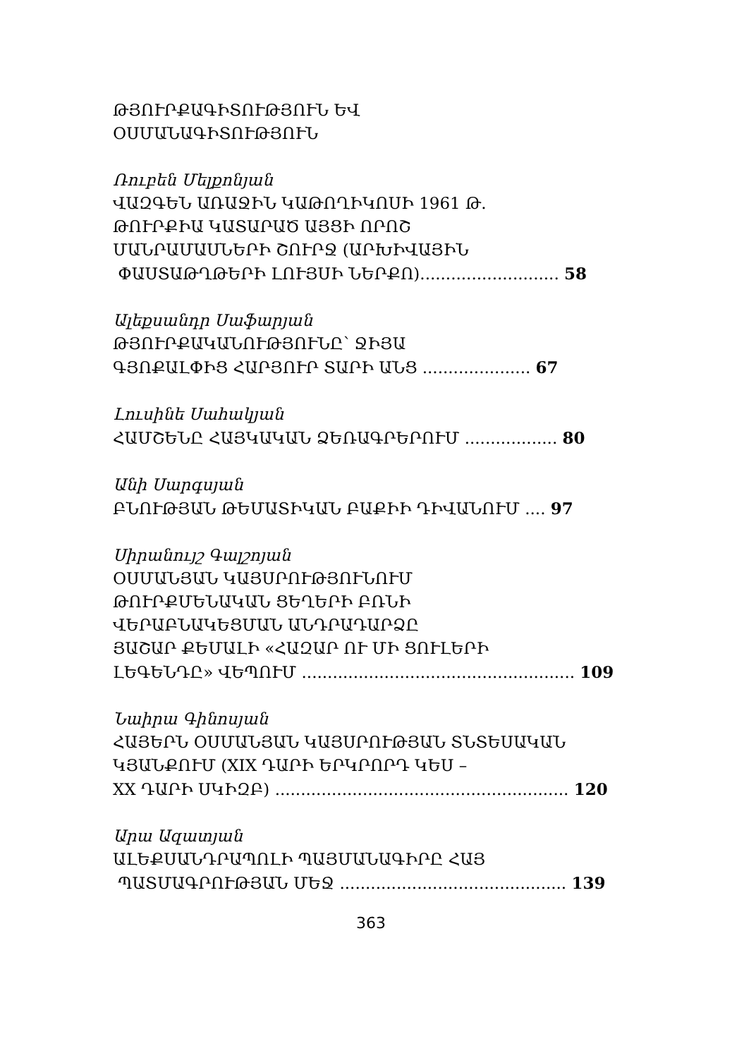ԹՅՈՒՐՔԱԳԻՏՈՒԹՅՈՒՆ ԵՎ
ՕՍՄԱՆԱԳԻՏՈՒԹՅՈՒՆ
Ռուբեն Մելքոնյան
ՎԱԶԳԵՆ ԱՌԱՋԻՆ ԿԱԹՈՂԻԿՈՍԻ 1961 Թ.
ԹՈՒՐՔԻԱ ԿԱՏԱՐԱԾ ԱՅՑԻ ՈՐՈՇ
ՄԱՆՐԱՄԱՍՆԵՐԻ ՇՈՒՐՋ (ԱՐԽԻՎԱՅԻՆ
ՓԱՍՏԱԹՂԹԵՐԻ ԼՈՒՅՍԻ ՆԵՐՔՈ)........................... 58
Ալեքսանդր Սաֆարյան
ԹՅՈՒՐՔԱԿԱՆՈՒԹՅՈՒՆԸ՝ ՋԻՅԱ
ԳՅՈՔԱԼՓԻՑ ՀԱՐՅՈՒՐ ՏԱՐԻ ԱՆՑ ..................... 67
Լուսինե Սահակյան
ՀԱՄՇԵՆԸ ՀԱՅԿԱԿԱՆ ՁԵՌԱԳՐԵՐՈՒՄ .................. 80
Անի Սարգսյան
ԲՆՈՒԹՅԱՆ ԹԵՄԱՏԻԿԱՆ ԲԱՔԻԻ ԴԻՎԱՆՈՒՄ .... 97
Սիրանույշ Գալշոյան
ՕՍՄԱՆՅԱՆ ԿԱՅՍՐՈՒԹՅՈՒՆՈՒՄ
ԹՈՒՐՔՄԵՆԱԿԱՆ ՑԵՂԵՐԻ ԲՌՆԻ
ՎԵՐԱԲՆԱԿԵՑՄԱՆ ԱՆԴՐԱԴԱՐՁԸ
ՅԱՇԱՐ ՔԵՄԱԼԻ «ՀԱԶԱՐ ՈՒ ՄԻ ՑՈՒԼԵՐԻ
ԼԵԳԵՆԴԸ» ՎԵՊՈՒՄ ..................................................... 109
Նաիրա Գինոսյան
ՀԱՅԵՐՆ ՕՍՄԱՆՅԱՆ ԿԱՅՍՐՈՒԹՅԱՆ ՏՆՏԵՍԱԿԱՆ
ԿՅԱՆՔՈՒՄ (XIX ԴԱՐԻ ԵՐԿՐՈՐԴ ԿԵՍ –
XX ԴԱՐԻ ՍԿԻԶԲ) ......................................................... 120
Արա Ազատյան
ԱԼԵՔՍԱՆԴՐԱՊՈԼԻ ՊԱՅՄԱՆԱԳԻՐԸ ՀԱՅ
ՊԱՏՄԱԳՐՈՒԹՅԱՆ ՄԵՋ ............................................ 139
363